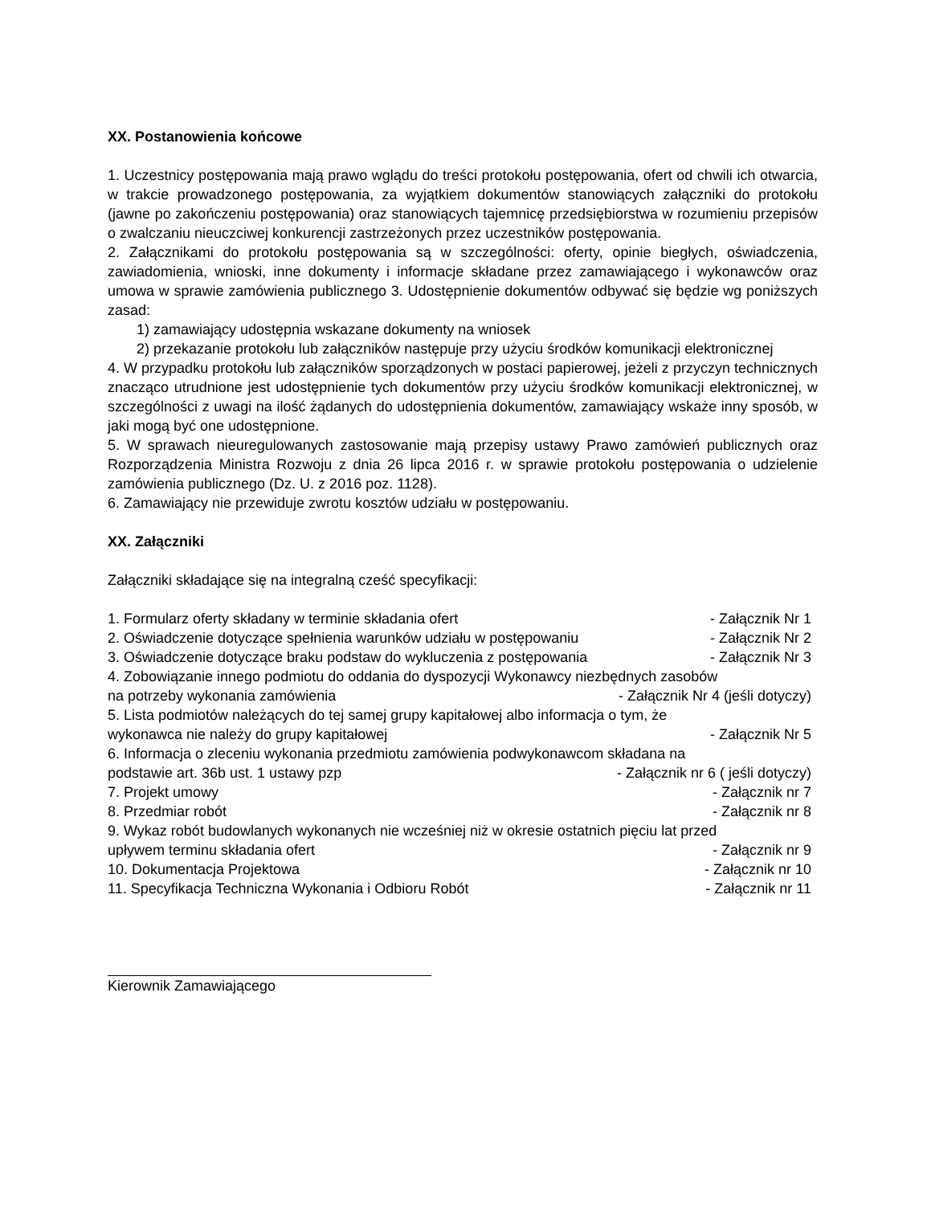XX. Postanowienia końcowe
1. Uczestnicy postępowania mają prawo wglądu do treści protokołu postępowania, ofert od chwili ich otwarcia, w trakcie prowadzonego postępowania, za wyjątkiem dokumentów stanowiących załączniki do protokołu (jawne po zakończeniu postępowania) oraz stanowiących tajemnicę przedsiębiorstwa w rozumieniu przepisów o zwalczaniu nieuczciwej konkurencji zastrzeżonych przez uczestników postępowania.
2. Załącznikami do protokołu postępowania są w szczególności: oferty, opinie biegłych, oświadczenia, zawiadomienia, wnioski, inne dokumenty i informacje składane przez zamawiającego i wykonawców oraz umowa w sprawie zamówienia publicznego 3. Udostępnienie dokumentów odbywać się będzie wg poniższych zasad:
1) zamawiający udostępnia wskazane dokumenty na wniosek
2) przekazanie protokołu lub załączników następuje przy użyciu środków komunikacji elektronicznej
4. W przypadku protokołu lub załączników sporządzonych w postaci papierowej, jeżeli z przyczyn technicznych znacząco utrudnione jest udostępnienie tych dokumentów przy użyciu środków komunikacji elektronicznej, w szczególności z uwagi na ilość żądanych do udostępnienia dokumentów, zamawiający wskaże inny sposób, w jaki mogą być one udostępnione.
5. W sprawach nieuregulowanych zastosowanie mają przepisy ustawy Prawo zamówień publicznych oraz Rozporządzenia Ministra Rozwoju z dnia 26 lipca 2016 r. w sprawie protokołu postępowania o udzielenie zamówienia publicznego (Dz. U. z 2016 poz. 1128).
6. Zamawiający nie przewiduje zwrotu kosztów udziału w postępowaniu.
XX. Załączniki
Załączniki składające się na integralną cześć specyfikacji:
1. Formularz oferty składany w terminie składania ofert - Załącznik Nr 1
2. Oświadczenie dotyczące spełnienia warunków udziału w postępowaniu - Załącznik Nr 2
3. Oświadczenie dotyczące braku podstaw do wykluczenia z postępowania - Załącznik Nr 3
4. Zobowiązanie innego podmiotu do oddania do dyspozycji Wykonawcy niezbędnych zasobów
na potrzeby wykonania zamówienia - Załącznik Nr 4 (jeśli dotyczy)
5. Lista podmiotów należących do tej samej grupy kapitałowej albo informacja o tym, że
wykonawca nie należy do grupy kapitałowej - Załącznik Nr 5
6. Informacja o zleceniu wykonania przedmiotu zamówienia podwykonawcom składana na
podstawie art. 36b ust. 1 ustawy pzp - Załącznik nr 6 ( jeśli dotyczy)
7. Projekt umowy - Załącznik nr 7
8. Przedmiar robót - Załącznik nr 8
9. Wykaz robót budowlanych wykonanych nie wcześniej niż w okresie ostatnich pięciu lat przed
upływem terminu składania ofert - Załącznik nr 9
10. Dokumentacja Projektowa - Załącznik nr 10
11. Specyfikacja Techniczna Wykonania i Odbioru Robót - Załącznik nr 11
Kierownik Zamawiającego